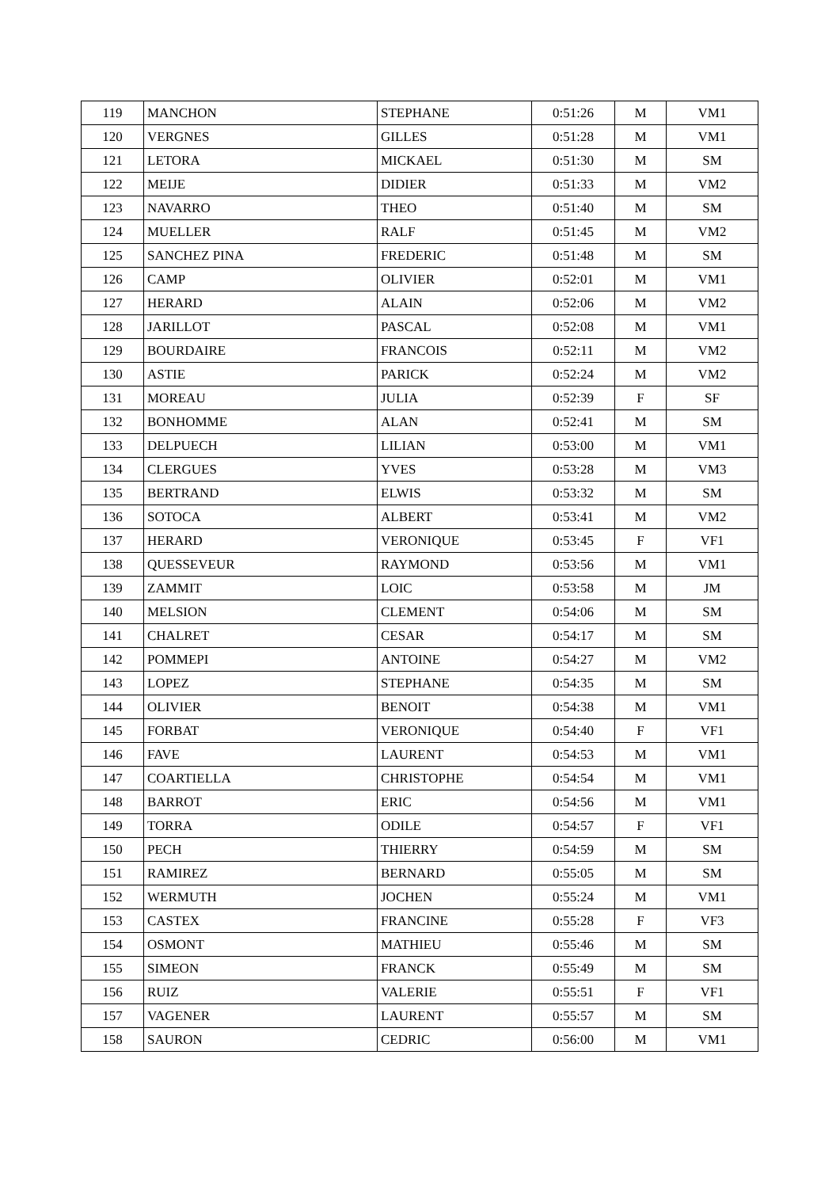| 119 | MANCHON | STEPHANE | 0:51:26 | M | VM1 |
| 120 | VERGNES | GILLES | 0:51:28 | M | VM1 |
| 121 | LETORA | MICKAEL | 0:51:30 | M | SM |
| 122 | MEIJE | DIDIER | 0:51:33 | M | VM2 |
| 123 | NAVARRO | THEO | 0:51:40 | M | SM |
| 124 | MUELLER | RALF | 0:51:45 | M | VM2 |
| 125 | SANCHEZ PINA | FREDERIC | 0:51:48 | M | SM |
| 126 | CAMP | OLIVIER | 0:52:01 | M | VM1 |
| 127 | HERARD | ALAIN | 0:52:06 | M | VM2 |
| 128 | JARILLOT | PASCAL | 0:52:08 | M | VM1 |
| 129 | BOURDAIRE | FRANCOIS | 0:52:11 | M | VM2 |
| 130 | ASTIE | PARICK | 0:52:24 | M | VM2 |
| 131 | MOREAU | JULIA | 0:52:39 | F | SF |
| 132 | BONHOMME | ALAN | 0:52:41 | M | SM |
| 133 | DELPUECH | LILIAN | 0:53:00 | M | VM1 |
| 134 | CLERGUES | YVES | 0:53:28 | M | VM3 |
| 135 | BERTRAND | ELWIS | 0:53:32 | M | SM |
| 136 | SOTOCA | ALBERT | 0:53:41 | M | VM2 |
| 137 | HERARD | VERONIQUE | 0:53:45 | F | VF1 |
| 138 | QUESSEVEUR | RAYMOND | 0:53:56 | M | VM1 |
| 139 | ZAMMIT | LOIC | 0:53:58 | M | JM |
| 140 | MELSION | CLEMENT | 0:54:06 | M | SM |
| 141 | CHALRET | CESAR | 0:54:17 | M | SM |
| 142 | POMMEPI | ANTOINE | 0:54:27 | M | VM2 |
| 143 | LOPEZ | STEPHANE | 0:54:35 | M | SM |
| 144 | OLIVIER | BENOIT | 0:54:38 | M | VM1 |
| 145 | FORBAT | VERONIQUE | 0:54:40 | F | VF1 |
| 146 | FAVE | LAURENT | 0:54:53 | M | VM1 |
| 147 | COARTIELLA | CHRISTOPHE | 0:54:54 | M | VM1 |
| 148 | BARROT | ERIC | 0:54:56 | M | VM1 |
| 149 | TORRA | ODILE | 0:54:57 | F | VF1 |
| 150 | PECH | THIERRY | 0:54:59 | M | SM |
| 151 | RAMIREZ | BERNARD | 0:55:05 | M | SM |
| 152 | WERMUTH | JOCHEN | 0:55:24 | M | VM1 |
| 153 | CASTEX | FRANCINE | 0:55:28 | F | VF3 |
| 154 | OSMONT | MATHIEU | 0:55:46 | M | SM |
| 155 | SIMEON | FRANCK | 0:55:49 | M | SM |
| 156 | RUIZ | VALERIE | 0:55:51 | F | VF1 |
| 157 | VAGENER | LAURENT | 0:55:57 | M | SM |
| 158 | SAURON | CEDRIC | 0:56:00 | M | VM1 |